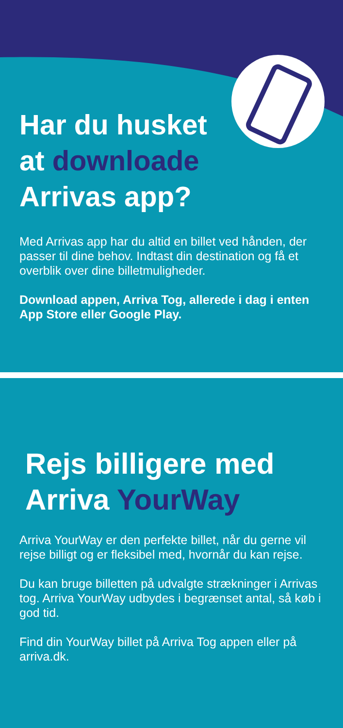Har du husket
at downloade
Arrivas app?
Med Arrivas app har du altid en billet ved hånden, der passer til dine behov. Indtast din destination og få et overblik over dine billetmuligheder.
Download appen, Arriva Tog, allerede i dag i enten App Store eller Google Play.
Rejs billigere med
Arriva YourWay
Arriva YourWay er den perfekte billet, når du gerne vil rejse billigt og er fleksibel med, hvornår du kan rejse.
Du kan bruge billetten på udvalgte strækninger i Arrivas tog. Arriva YourWay udbydes i begrænset antal, så køb i god tid.
Find din YourWay billet på Arriva Tog appen eller på arriva.dk.